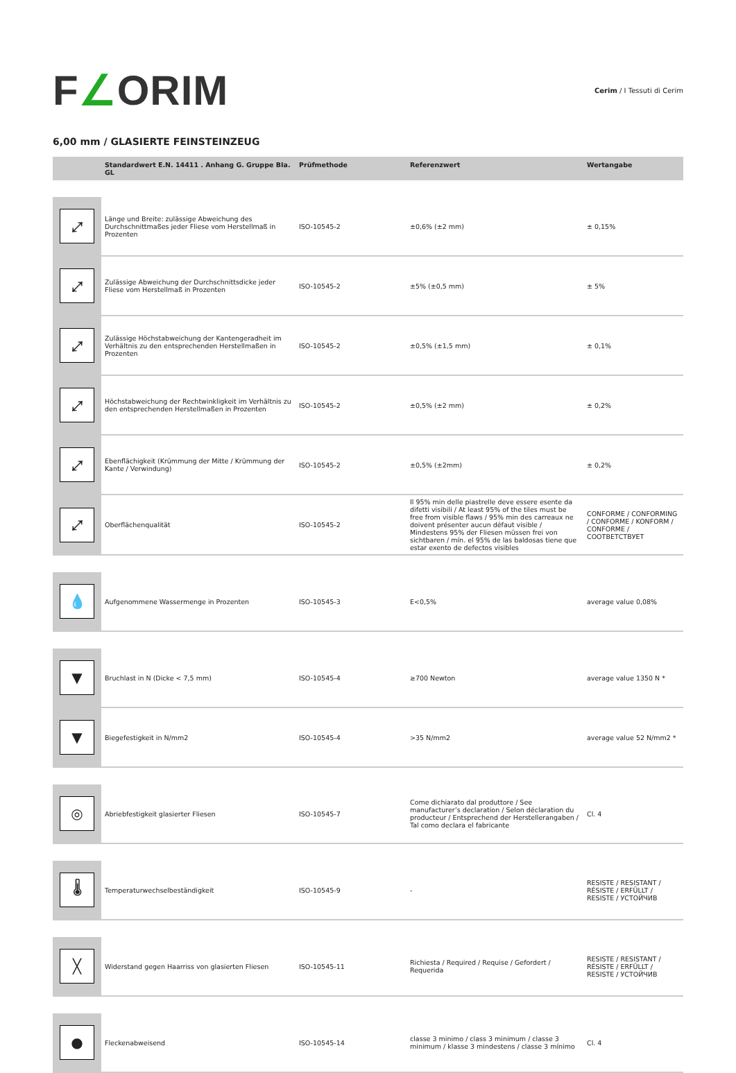F∠ORIM
Cerim / I Tessuti di Cerim
6,00 mm / GLASIERTE FEINSTEINZEUG
| | Standardwert E.N. 14411 . Anhang G. Gruppe BIa. GL | Prüfmethode | Referenzwert | Wertangabe |
| --- | --- | --- | --- | --- |
| ⤢ | Länge und Breite: zulässige Abweichung des Durchschnittmaßes jeder Fliese vom Herstellmaß in Prozenten | ISO-10545-2 | ±0,6% (±2 mm) | ± 0,15% |
| ⤢ | Zulässige Abweichung der Durchschnittsdicke jeder Fliese vom Herstellmaß in Prozenten | ISO-10545-2 | ±5% (±0,5 mm) | ± 5% |
| ⤢ | Zulässige Höchstabweichung der Kantengeradheit im Verhältnis zu den entsprechenden Herstellmaßen in Prozenten | ISO-10545-2 | ±0,5% (±1,5 mm) | ± 0,1% |
| ⤢ | Höchstabweichung der Rechtwinkligkeit im Verhältnis zu den entsprechenden Herstellmaßen in Prozenten | ISO-10545-2 | ±0,5% (±2 mm) | ± 0,2% |
| ⤢ | Ebenflächigkeit (Krümmung der Mitte / Krümmung der Kante / Verwindung) | ISO-10545-2 | ±0,5% (±2mm) | ± 0,2% |
| ⤢ | Oberflächenqualität | ISO-10545-2 | Il 95% min delle piastrelle deve essere esente da difetti visibili / At least 95% of the tiles must be free from visible flaws / 95% min des carreaux ne doivent présenter aucun défaut visible / Mindestens 95% der Fliesen müssen frei von sichtbaren / mín. el 95% de las baldosas tiene que estar exento de defectos visibles | CONFORME / CONFORMING / CONFORME / KONFORM / CONFORME / СООТВЕТСТВУЕТ |
| 💧 | Aufgenommene Wassermenge in Prozenten | ISO-10545-3 | E<0,5% | average value 0,08% |
| ▼ | Bruchlast in N (Dicke < 7,5 mm) | ISO-10545-4 | ≥700 Newton | average value 1350 N * |
| ▼ | Biegefestigkeit in N/mm2 | ISO-10545-4 | >35 N/mm2 | average value 52 N/mm2 * |
| ◎ | Abriebfestigkeit glasierter Fliesen | ISO-10545-7 | Come dichiarato dal produttore / See manufacturer’s declaration / Selon déclaration du producteur / Entsprechend der Herstellerangaben / Tal como declara el fabricante | Cl. 4 |
| 🌡 | Temperaturwechselbeständigkeit | ISO-10545-9 | - | RESISTE / RESISTANT / RÉSISTE / ERFÜLLT / RESISTE / УСТОЙЧИВ |
| ╳ | Widerstand gegen Haarriss von glasierten Fliesen | ISO-10545-11 | Richiesta / Required / Requise / Gefordert / Requerida | RESISTE / RESISTANT / RÉSISTE / ERFÜLLT / RESISTE / УСТОЙЧИВ |
| ● | Fleckenabweisend | ISO-10545-14 | classe 3 minimo / class 3 minimum / classe 3 minimum / klasse 3 mindestens / classe 3 mínimo | Cl. 4 |